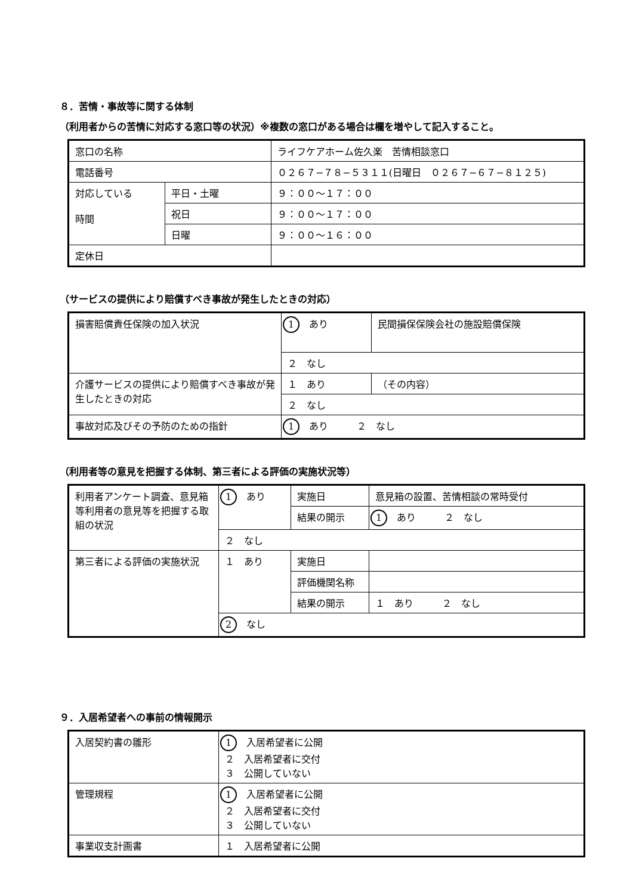８．苦情・事故等に関する体制
（利用者からの苦情に対応する窓口等の状況）※複数の窓口がある場合は欄を増やして記入すること。
| 窓口の名称 | | ライフケアホーム佐久楽 苦情相談窓口 |
| 電話番号 | | ０２６７−７８−５３１１(日曜日 ０２６７−６７−８１２５) |
| 対応している 時間 | 平日・土曜 | ９：００〜１７：００ |
| | 祝日 | ９：００〜１７：００ |
| | 日曜 | ９：００〜１６：００ |
| 定休日 | | |
（サービスの提供により賠償すべき事故が発生したときの対応）
| 損害賠償責任保険の加入状況 | 1 あり | 民間損保保険会社の施設賠償保険 |
| | ２ なし | |
| 介護サービスの提供により賠償すべき事故が発生したときの対応 | １ あり | （その内容） |
| | ２ なし | |
| 事故対応及びその予防のための指針 | 1 あり ２ なし | |
（利用者等の意見を把握する体制、第三者による評価の実施状況等）
| 利用者アンケート調査、意見箱等利用者の意見等を把握する取組の状況 | 1 あり | 実施日 | 意見箱の設置、苦情相談の常時受付 |
| | | 結果の開示 | 1 あり ２ なし |
| | ２ なし | | |
| 第三者による評価の実施状況 | １ あり | 実施日 | |
| | | 評価機関名称 | |
| | | 結果の開示 | １ あり ２ なし |
| | 2 なし | | |
９．入居希望者への事前の情報開示
| 入居契約書の雛形 | 1 入居希望者に公開 ２ 入居希望者に交付 ３ 公開していない |
| 管理規程 | 1 入居希望者に公開 ２ 入居希望者に交付 ３ 公開していない |
| 事業収支計画書 | １ 入居希望者に公開 |